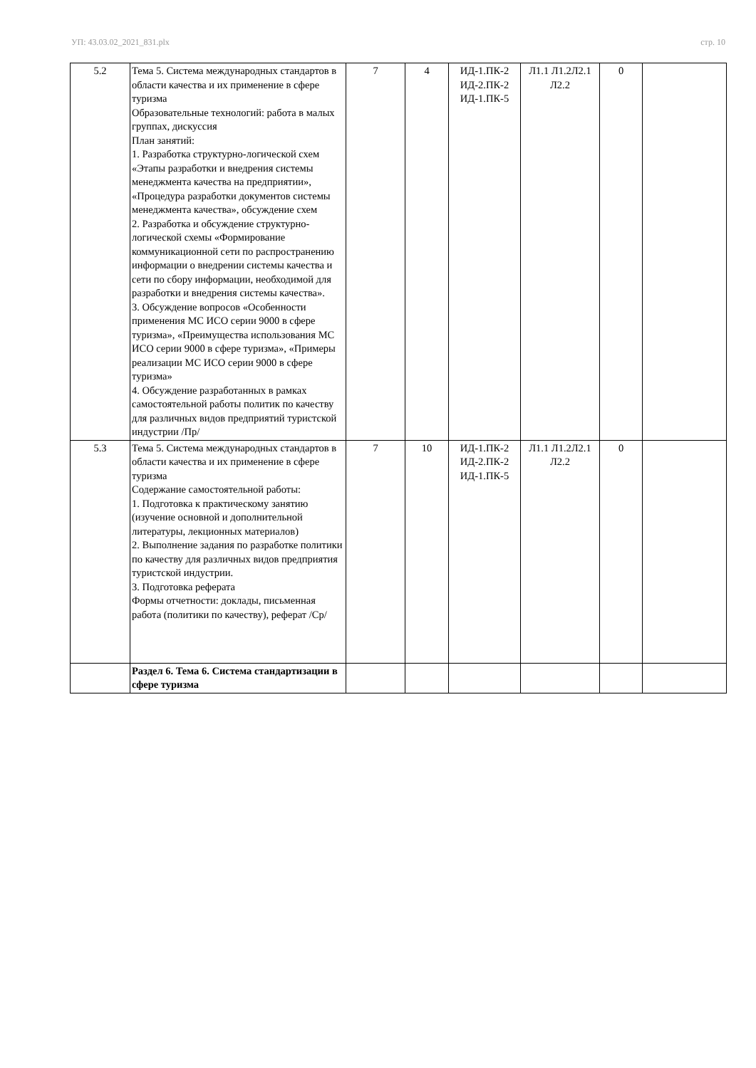УП: 43.03.02_2021_831.plx стр. 10
| 5.2 | Тема 5. Система международных стандартов в области качества и их применение в сфере туризма Образовательные технологий: работа в малых группах, дискуссия План занятий: 1. Разработка структурно-логической схем «Этапы разработки и внедрения системы менеджмента качества на предприятии», «Процедура разработки документов системы менеджмента качества», обсуждение схем 2. Разработка и обсуждение структурно-логической схемы «Формирование коммуникационной сети по распространению информации о внедрении системы качества и сети по сбору информации, необходимой для разработки и внедрения системы качества». 3. Обсуждение вопросов «Особенности применения МС ИСО серии 9000 в сфере туризма», «Преимущества использования МС ИСО серии 9000 в сфере туризма», «Примеры реализации МС ИСО серии 9000 в сфере туризма» 4. Обсуждение разработанных в рамках самостоятельной работы политик по качеству для различных видов предприятий туристской индустрии /Пр/ | 7 | 4 | ИД-1.ПК-2 ИД-2.ПК-2 ИД-1.ПК-5 | Л1.1 Л1.2Л2.1 Л2.2 | 0 | |
| 5.3 | Тема 5. Система международных стандартов в области качества и их применение в сфере туризма Содержание самостоятельной работы: 1. Подготовка к практическому занятию (изучение основной и дополнительной литературы, лекционных материалов) 2. Выполнение задания по разработке политики по качеству для различных видов предприятия туристской индустрии. 3. Подготовка реферата Формы отчетности: доклады, письменная работа (политики по качеству), реферат /Ср/ | 7 | 10 | ИД-1.ПК-2 ИД-2.ПК-2 ИД-1.ПК-5 | Л1.1 Л1.2Л2.1 Л2.2 | 0 | |
| | Раздел 6. Тема 6. Система стандартизации в сфере туризма | | | | | | |